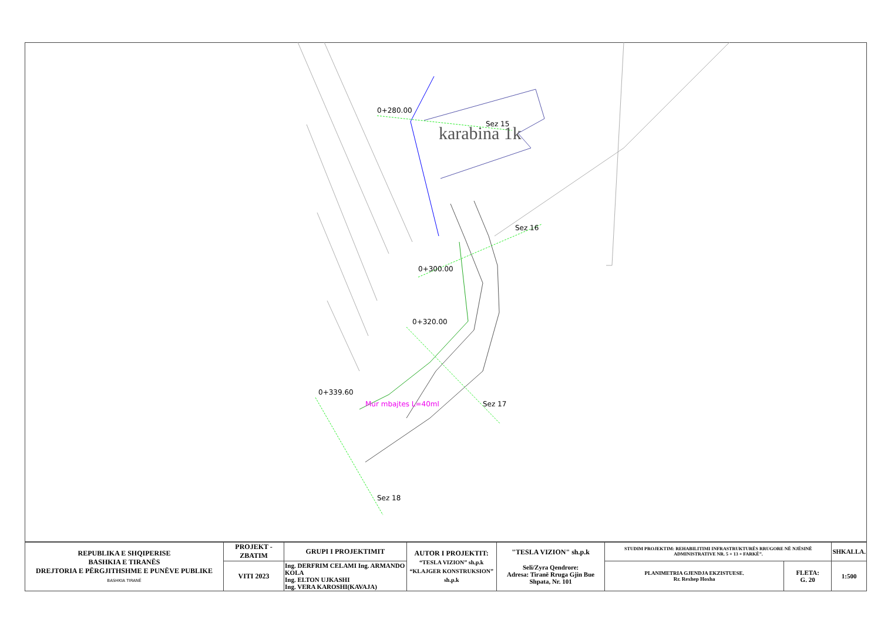0+280.00
Sez 15
karabina 1k
Sez 16
0+300.00
0+320.00
Sez 17
Mur mbajtes L=40ml
0+339.60
Sez 18
| REPUBLIKA E SHQIPERISE BASHKIA E TIRANËS DREJTORIA E PËRGJITHSHME E PUNËVE PUBLIKE BASHKIA TIRANË | PROJEKT - ZBATIM | GRUPI I PROJEKTIMIT | AUTOR I PROJEKTIT: “TESLA VIZION” sh.p.k “KLAJGER KONSTRUKSION” sh.p.k | "TESLA VIZION" sh.p.k Seli/Zyra Qendrore: Adresa: Tiranë Rruga Gjin Bue Shpata, Nr. 101 | STUDIM PROJEKTIM: REHABILITIMI INFRASTRUKTURËS RRUGORE NË NJËSINË ADMINISTRATIVE NR. 5 + 13 + FARKË”. | | SHKALLA. |
| | VITI 2023 | Ing. DERFRIM CELAMI Ing. ARMANDO KOLA Ing. ELTON UJKASHI Ing. VERA KAROSHI(KAVAJA) | | | PLANIMETRIA GJENDJA EKZISTUESE. Rr. Rexhep Hoxha | FLETA: G. 20 | 1:500 |